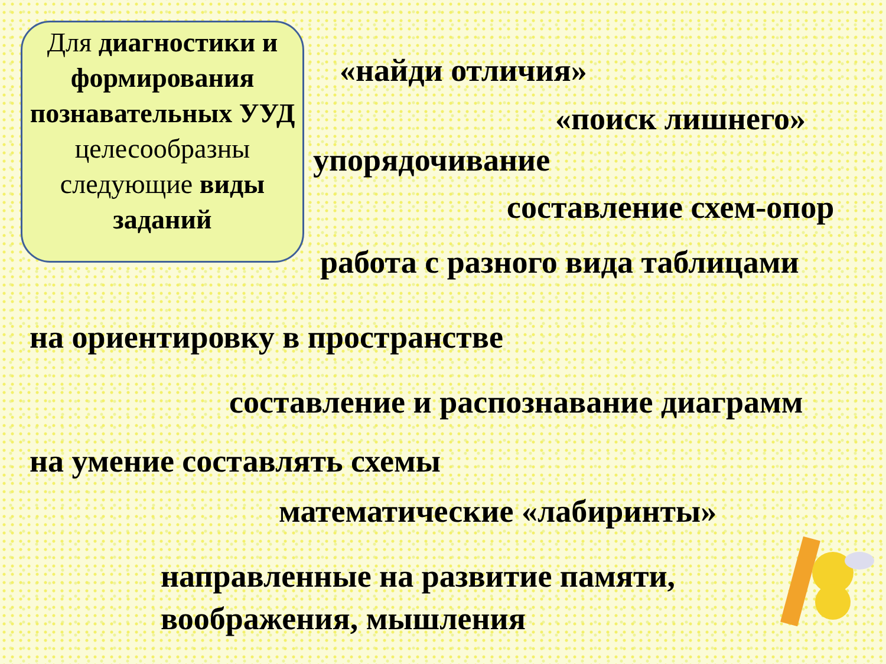Для диагностики и формирования познавательных УУД
целесообразны следующие виды заданий
«найди отличия»
«поиск лишнего»
упорядочивание
составление схем-опор
работа с разного вида таблицами
на ориентировку в пространстве
составление и распознавание диаграмм
на умение составлять схемы
математические «лабиринты»
направленные на развитие памяти,
воображения, мышления